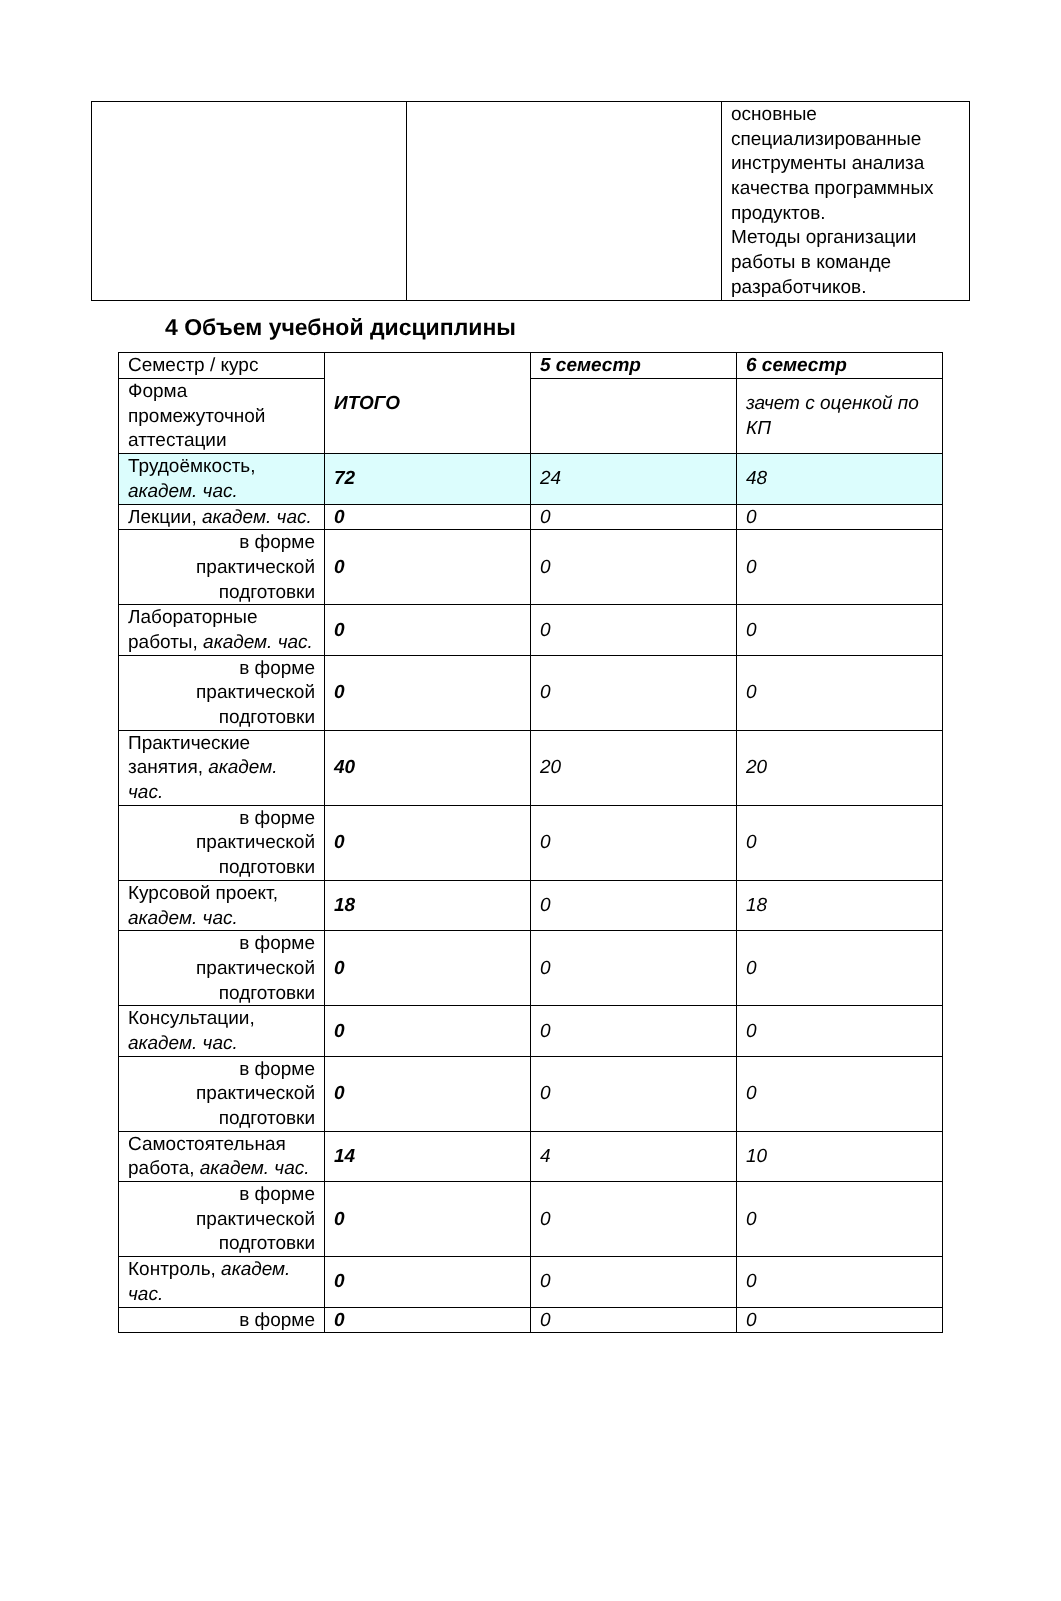| | | основные специализированные инструменты анализа качества программных продуктов. Методы организации работы в команде разработчиков. |
4 Объем учебной дисциплины
| Семестр / курс | ИТОГО | 5 семестр | 6 семестр |
| Форма промежуточной аттестации | | | зачет с оценкой по КП |
| Трудоёмкость, академ. час. | 72 | 24 | 48 |
| Лекции, академ. час. | 0 | 0 | 0 |
| в форме практической подготовки | 0 | 0 | 0 |
| Лабораторные работы, академ. час. | 0 | 0 | 0 |
| в форме практической подготовки | 0 | 0 | 0 |
| Практические занятия, академ. час. | 40 | 20 | 20 |
| в форме практической подготовки | 0 | 0 | 0 |
| Курсовой проект, академ. час. | 18 | 0 | 18 |
| в форме практической подготовки | 0 | 0 | 0 |
| Консультации, академ. час. | 0 | 0 | 0 |
| в форме практической подготовки | 0 | 0 | 0 |
| Самостоятельная работа, академ. час. | 14 | 4 | 10 |
| в форме практической подготовки | 0 | 0 | 0 |
| Контроль, академ. час. | 0 | 0 | 0 |
| в форме | 0 | 0 | 0 |